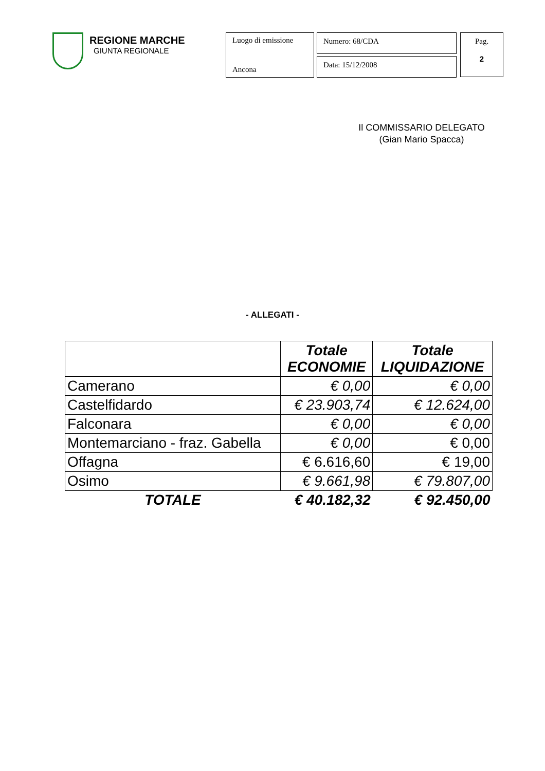REGIONE MARCHE
GIUNTA REGIONALE
Luogo di emissione
Ancona
Numero: 68/CDA
Data: 15/12/2008
Pag.
2
Il COMMISSARIO DELEGATO
(Gian Mario Spacca)
- ALLEGATI -
| | Totale ECONOMIE | Totale LIQUIDAZIONE |
| --- | --- | --- |
| Camerano | € 0,00 | € 0,00 |
| Castelfidardo | € 23.903,74 | € 12.624,00 |
| Falconara | € 0,00 | € 0,00 |
| Montemarciano - fraz. Gabella | € 0,00 | € 0,00 |
| Offagna | € 6.616,60 | € 19,00 |
| Osimo | € 9.661,98 | € 79.807,00 |
| TOTALE | € 40.182,32 | € 92.450,00 |